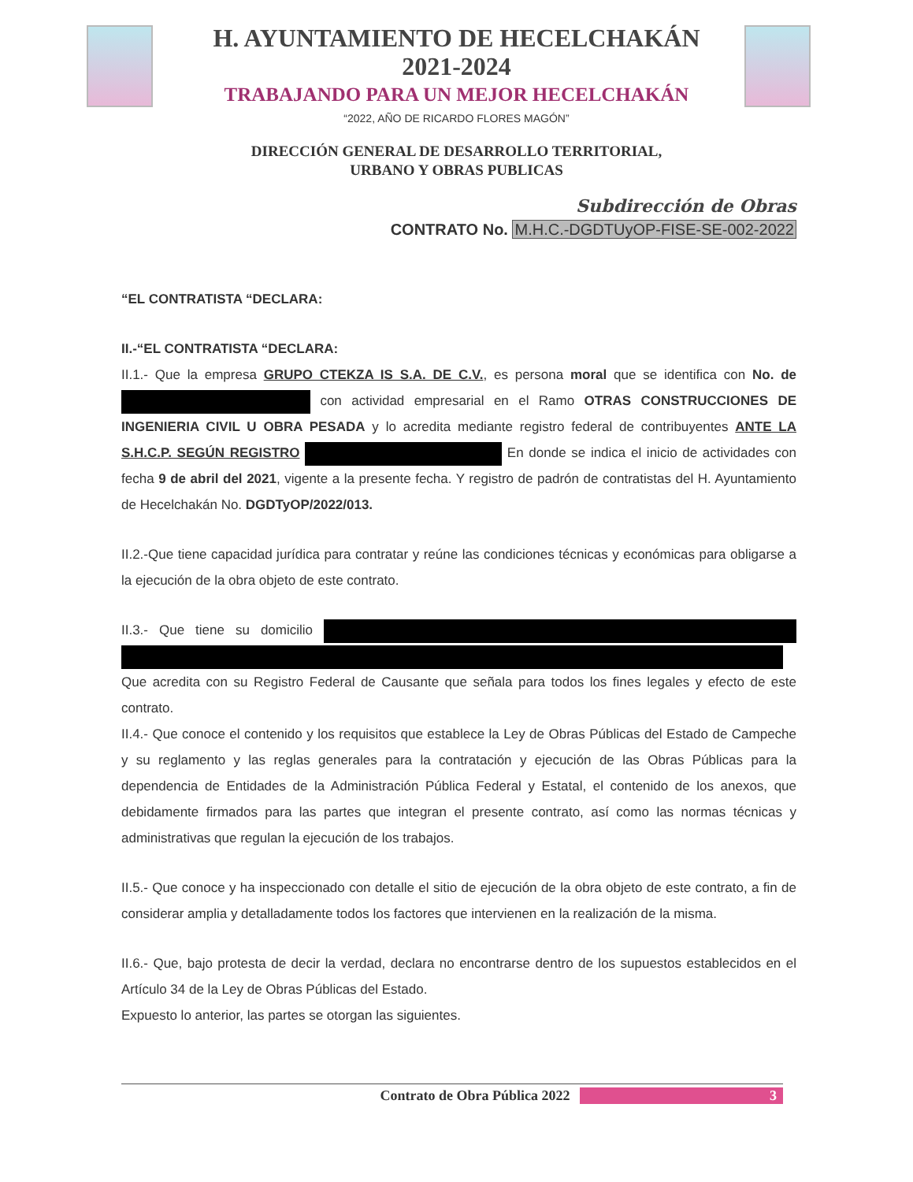H. AYUNTAMIENTO DE HECELCHAKÁN
2021-2024
TRABAJANDO PARA UN MEJOR HECELCHAKÁN
“2022, AÑO DE RICARDO FLORES MAGÓN”
DIRECCIÓN GENERAL DE DESARROLLO TERRITORIAL,
URBANO Y OBRAS PUBLICAS
Subdirección de Obras
CONTRATO No. M.H.C.-DGDTUyOP-FISE-SE-002-2022
“EL CONTRATISTA “DECLARA:
II.-“EL CONTRATISTA “DECLARA:
II.1.- Que la empresa GRUPO CTEKZA IS S.A. DE C.V., es persona moral que se identifica con No. de con actividad empresarial en el Ramo OTRAS CONSTRUCCIONES DE INGENIERIA CIVIL U OBRA PESADA y lo acredita mediante registro federal de contribuyentes ANTE LA S.H.C.P. SEGÚN REGISTRO En donde se indica el inicio de actividades con fecha 9 de abril del 2021, vigente a la presente fecha. Y registro de padrón de contratistas del H. Ayuntamiento de Hecelchakán No. DGDTyOP/2022/013.
II.2.-Que tiene capacidad jurídica para contratar y reúne las condiciones técnicas y económicas para obligarse a la ejecución de la obra objeto de este contrato.
II.3.- Que tiene su domicilio Que acredita con su Registro Federal de Causante que señala para todos los fines legales y efecto de este contrato.
II.4.- Que conoce el contenido y los requisitos que establece la Ley de Obras Públicas del Estado de Campeche y su reglamento y las reglas generales para la contratación y ejecución de las Obras Públicas para la dependencia de Entidades de la Administración Pública Federal y Estatal, el contenido de los anexos, que debidamente firmados para las partes que integran el presente contrato, así como las normas técnicas y administrativas que regulan la ejecución de los trabajos.
II.5.- Que conoce y ha inspeccionado con detalle el sitio de ejecución de la obra objeto de este contrato, a fin de considerar amplia y detalladamente todos los factores que intervienen en la realización de la misma.
II.6.- Que, bajo protesta de decir la verdad, declara no encontrarse dentro de los supuestos establecidos en el Artículo 34 de la Ley de Obras Públicas del Estado.
Expuesto lo anterior, las partes se otorgan las siguientes.
Contrato de Obra Pública 2022 3